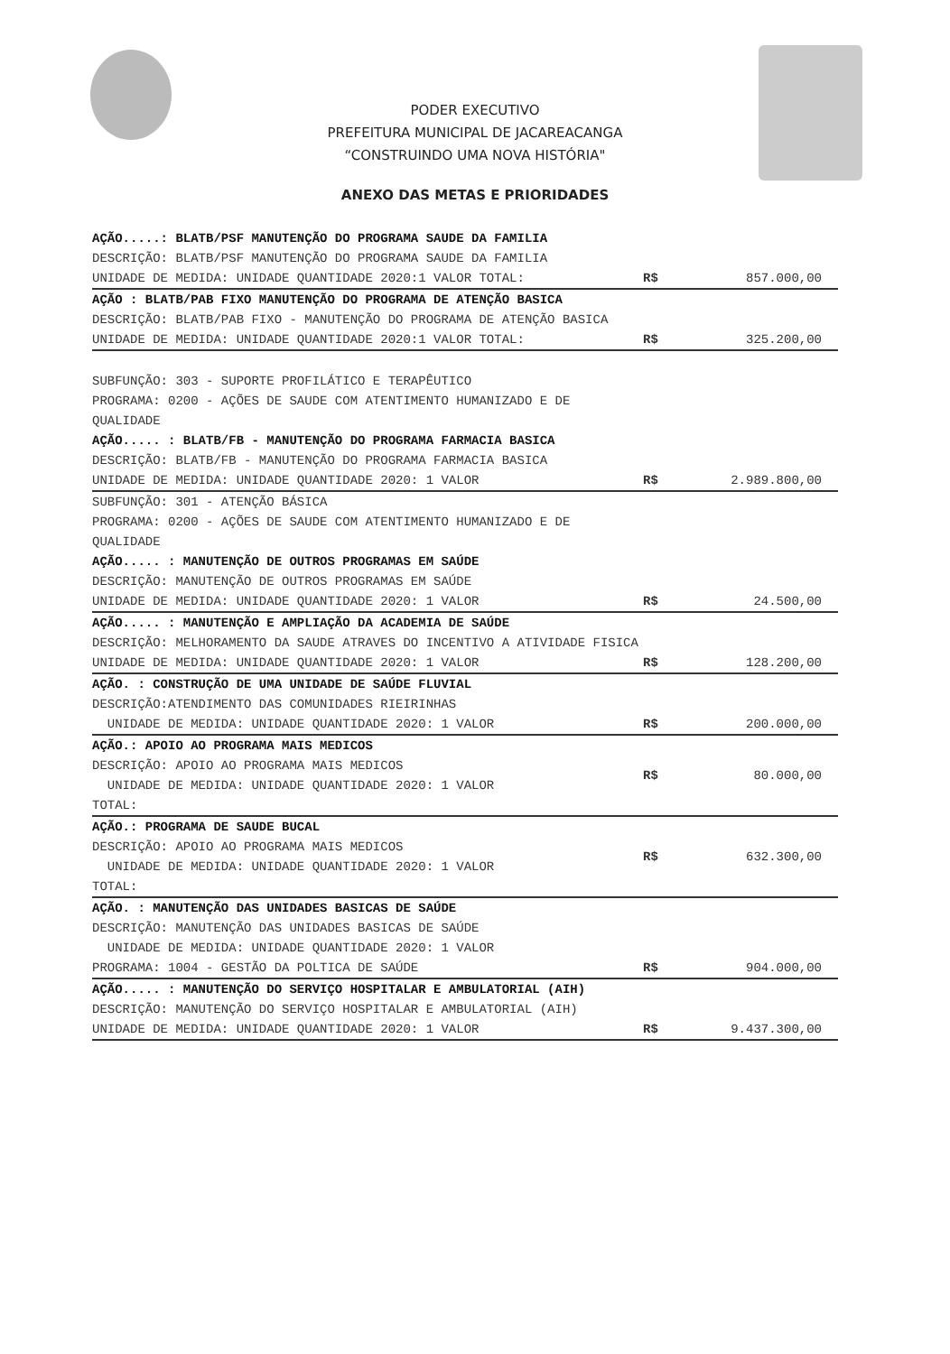PODER EXECUTIVO
PREFEITURA MUNICIPAL DE JACAREACANGA
“CONSTRUINDO UMA NOVA HISTÓRIA"
ANEXO DAS METAS E PRIORIDADES
| AÇÃO.....: BLATB/PSF MANUTENÇÃO DO PROGRAMA SAUDE DA FAMILIA DESCRIÇÃO: BLATB/PSF MANUTENÇÃO DO PROGRAMA SAUDE DA FAMILIA UNIDADE DE MEDIDA: UNIDADE QUANTIDADE 2020:1 VALOR TOTAL: | R$ | 857.000,00 |
| AÇÃO : BLATB/PAB FIXO MANUTENÇÃO DO PROGRAMA DE ATENÇÃO BASICA DESCRIÇÃO: BLATB/PAB FIXO - MANUTENÇÃO DO PROGRAMA DE ATENÇÃO BASICA UNIDADE DE MEDIDA: UNIDADE QUANTIDADE 2020:1 VALOR TOTAL: | R$ | 325.200,00 |
| SUBFUNÇÃO: 303 - SUPORTE PROFILÁTICO E TERAPÊUTICO PROGRAMA: 0200 - AÇÕES DE SAUDE COM ATENTIMENTO HUMANIZADO E DE QUALIDADE AÇÃO..... : BLATB/FB - MANUTENÇÃO DO PROGRAMA FARMACIA BASICA DESCRIÇÃO: BLATB/FB - MANUTENÇÃO DO PROGRAMA FARMACIA BASICA UNIDADE DE MEDIDA: UNIDADE QUANTIDADE 2020: 1 VALOR | R$ | 2.989.800,00 |
| SUBFUNÇÃO: 301 - ATENÇÃO BÁSICA PROGRAMA: 0200 - AÇÕES DE SAUDE COM ATENTIMENTO HUMANIZADO E DE QUALIDADE AÇÃO..... : MANUTENÇÃO DE OUTROS PROGRAMAS EM SAÚDE DESCRIÇÃO: MANUTENÇÃO DE OUTROS PROGRAMAS EM SAÚDE UNIDADE DE MEDIDA: UNIDADE QUANTIDADE 2020: 1 VALOR | R$ | 24.500,00 |
| AÇÃO..... : MANUTENÇÃO E AMPLIAÇÃO DA ACADEMIA DE SAÚDE DESCRIÇÃO: MELHORAMENTO DA SAUDE ATRAVES DO INCENTIVO A ATIVIDADE FISICA UNIDADE DE MEDIDA: UNIDADE QUANTIDADE 2020: 1 VALOR | R$ | 128.200,00 |
| AÇÃO. : CONSTRUÇÃO DE UMA UNIDADE DE SAÚDE FLUVIAL DESCRIÇÃO:ATENDIMENTO DAS COMUNIDADES RIEIRINHAS UNIDADE DE MEDIDA: UNIDADE QUANTIDADE 2020: 1 VALOR | R$ | 200.000,00 |
| AÇÃO.: APOIO AO PROGRAMA MAIS MEDICOS DESCRIÇÃO: APOIO AO PROGRAMA MAIS MEDICOS UNIDADE DE MEDIDA: UNIDADE QUANTIDADE 2020: 1 VALOR TOTAL: | R$ | 80.000,00 |
| AÇÃO.: PROGRAMA DE SAUDE BUCAL DESCRIÇÃO: APOIO AO PROGRAMA MAIS MEDICOS UNIDADE DE MEDIDA: UNIDADE QUANTIDADE 2020: 1 VALOR TOTAL: | R$ | 632.300,00 |
| AÇÃO. : MANUTENÇÃO DAS UNIDADES BASICAS DE SAÚDE DESCRIÇÃO: MANUTENÇÃO DAS UNIDADES BASICAS DE SAÚDE UNIDADE DE MEDIDA: UNIDADE QUANTIDADE 2020: 1 VALOR PROGRAMA: 1004 - GESTÃO DA POLTICA DE SAÚDE | R$ | 904.000,00 |
| AÇÃO..... : MANUTENÇÃO DO SERVIÇO HOSPITALAR E AMBULATORIAL (AIH) DESCRIÇÃO: MANUTENÇÃO DO SERVIÇO HOSPITALAR E AMBULATORIAL (AIH) UNIDADE DE MEDIDA: UNIDADE QUANTIDADE 2020: 1 VALOR | R$ | 9.437.300,00 |